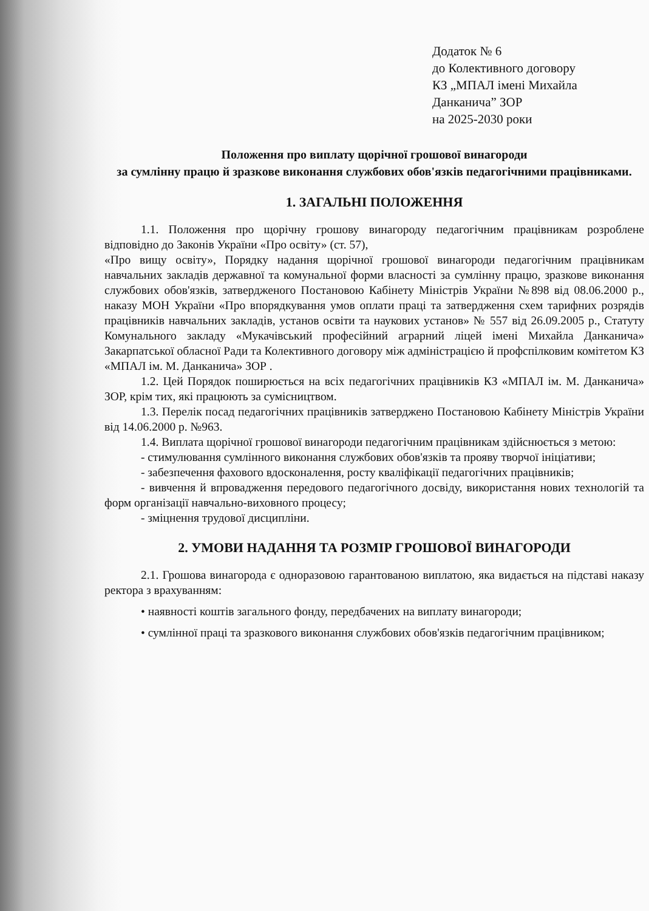Додаток № 6
до Колективного договору
КЗ „МПАЛ імені Михайла
Данканича” ЗОР
на 2025-2030 роки
Положення про виплату щорічної грошової винагороди
за сумлінну працю й зразкове виконання службових обов'язків педагогічними працівниками.
1. ЗАГАЛЬНІ ПОЛОЖЕННЯ
1.1. Положення про щорічну грошову винагороду педагогічним працівникам розроблене відповідно до Законів України «Про освіту» (ст. 57),
«Про вищу освіту», Порядку надання щорічної грошової винагороди педагогічним працівникам навчальних закладів державної та комунальної форми власності за сумлінну працю, зразкове виконання службових обов'язків, затвердженого Постановою Кабінету Міністрів України №898 від 08.06.2000 р., наказу МОН України «Про впорядкування умов оплати праці та затвердження схем тарифних розрядів працівників навчальних закладів, установ освіти та наукових установ» № 557 від 26.09.2005 р., Статуту Комунального закладу «Мукачівський професійний аграрний ліцей імені Михайла Данканича» Закарпатської обласної Ради та Колективного договору між адміністрацією й профспілковим комітетом КЗ «МПАЛ ім. М. Данканича» ЗОР .
1.2. Цей Порядок поширюється на всіх педагогічних працівників КЗ «МПАЛ ім. М. Данканича» ЗОР, крім тих, які працюють за сумісництвом.
1.3. Перелік посад педагогічних працівників затверджено Постановою Кабінету Міністрів України від 14.06.2000 р. №963.
1.4. Виплата щорічної грошової винагороди педагогічним працівникам здійснюється з метою:
- стимулювання сумлінного виконання службових обов'язків та прояву творчої ініціативи;
- забезпечення фахового вдосконалення, росту кваліфікації педагогічних працівників;
- вивчення й впровадження передового педагогічного досвіду, використання нових технологій та форм організації навчально-виховного процесу;
- зміцнення трудової дисципліни.
2. УМОВИ НАДАННЯ ТА РОЗМІР ГРОШОВОЇ ВИНАГОРОДИ
2.1. Грошова винагорода є одноразовою гарантованою виплатою, яка видається на підставі наказу ректора з врахуванням:
• наявності коштів загального фонду, передбачених на виплату винагороди;
• сумлінної праці та зразкового виконання службових обов'язків педагогічним працівником;